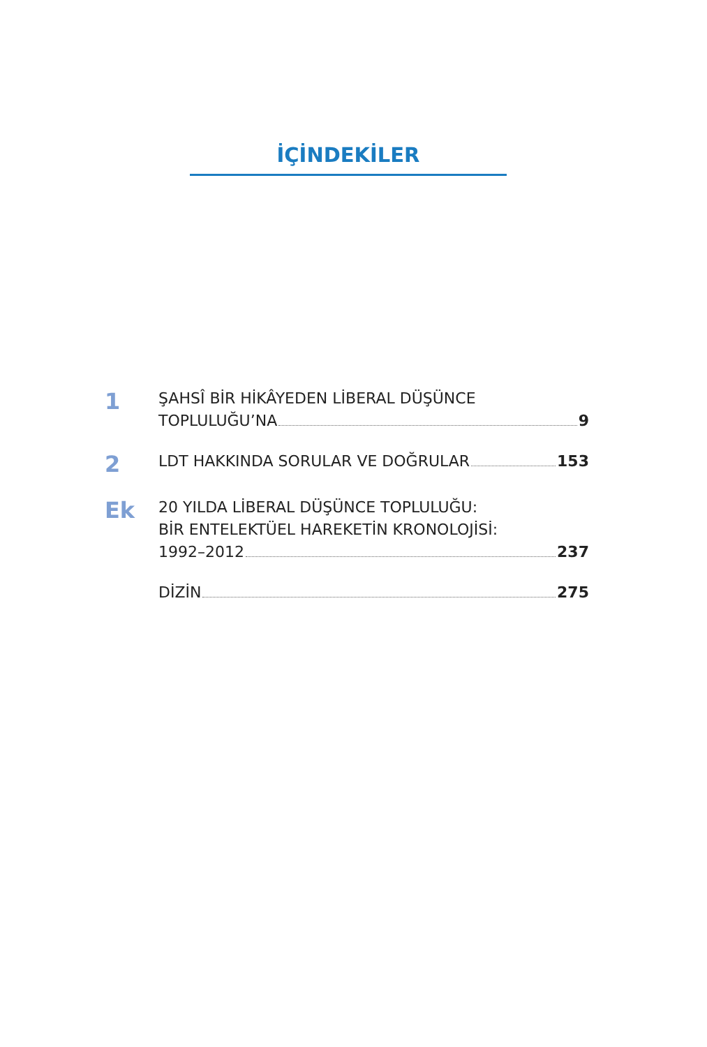İÇİNDEKİLER
1
ŞAHSÎ BİR HİKÂYEDEN LİBERAL DÜŞÜNCE
TOPLULUĞU’NA 9
2
LDT HAKKINDA SORULAR VE DOĞRULAR 153
Ek
20 YILDA LİBERAL DÜŞÜNCE TOPLULUĞU:
BİR ENTELEKTÜEL HAREKETİN KRONOLOJİSİ:
1992–2012 237
DİZİN 275